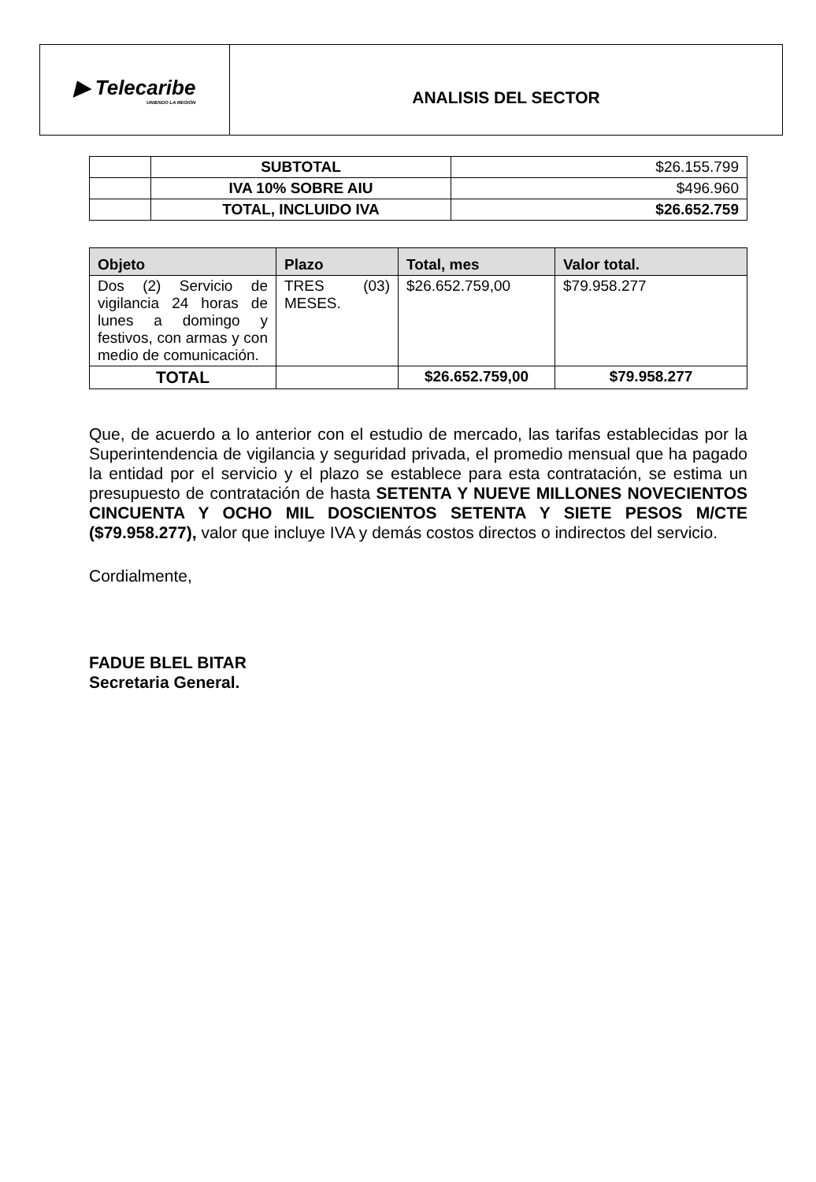▶ Telecaribe
UNIENDO LA REGIÓN
ANALISIS DEL SECTOR
| | SUBTOTAL | $26.155.799 |
| | IVA 10% SOBRE AIU | $496.960 |
| | TOTAL, INCLUIDO IVA | $26.652.759 |
| Objeto | Plazo | Total, mes | Valor total. |
| --- | --- | --- | --- |
| Dos (2) Servicio de vigilancia 24 horas de lunes a domingo y festivos, con armas y con medio de comunicación. | TRES (03) MESES. | $26.652.759,00 | $79.958.277 |
| TOTAL | | $26.652.759,00 | $79.958.277 |
Que, de acuerdo a lo anterior con el estudio de mercado, las tarifas establecidas por la Superintendencia de vigilancia y seguridad privada, el promedio mensual que ha pagado la entidad por el servicio y el plazo se establece para esta contratación, se estima un presupuesto de contratación de hasta SETENTA Y NUEVE MILLONES NOVECIENTOS CINCUENTA Y OCHO MIL DOSCIENTOS SETENTA Y SIETE PESOS M/CTE ($79.958.277), valor que incluye IVA y demás costos directos o indirectos del servicio.
Cordialmente,
FADUE BLEL BITAR
Secretaria General.